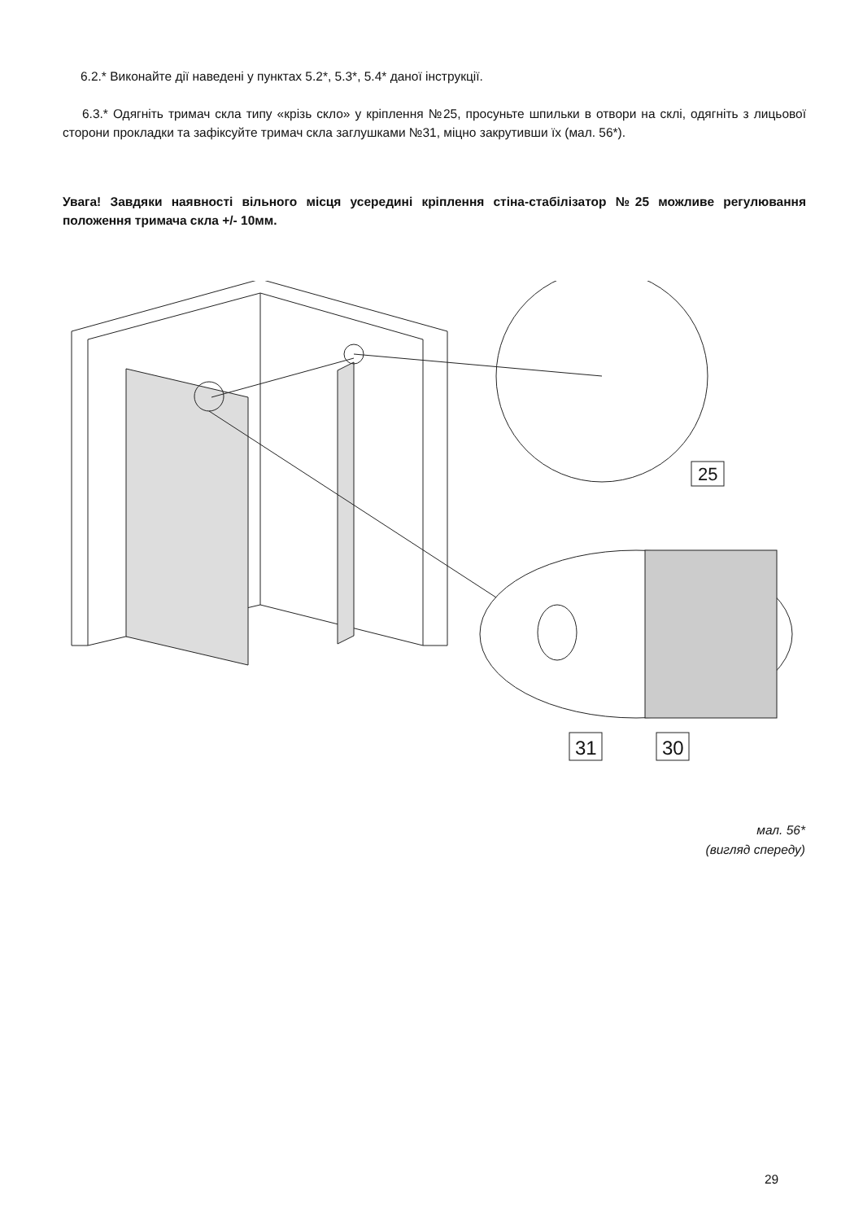6.2.* Виконайте дії наведені у пунктах 5.2*, 5.3*, 5.4* даної інструкції.
6.3.* Одягніть тримач скла типу «крізь скло» у кріплення №25, просуньте шпильки в отвори на склі, одягніть з лицьової сторони прокладки та зафіксуйте тримач скла заглушками №31, міцно закрутивши їх (мал. 56*).
Увага! Завдяки наявності вільного місця усередині кріплення стіна-стабілізатор №25 можливе регулювання положення тримача скла +/- 10мм.
25
31
30
мал. 56*
(вигляд спереду)
29